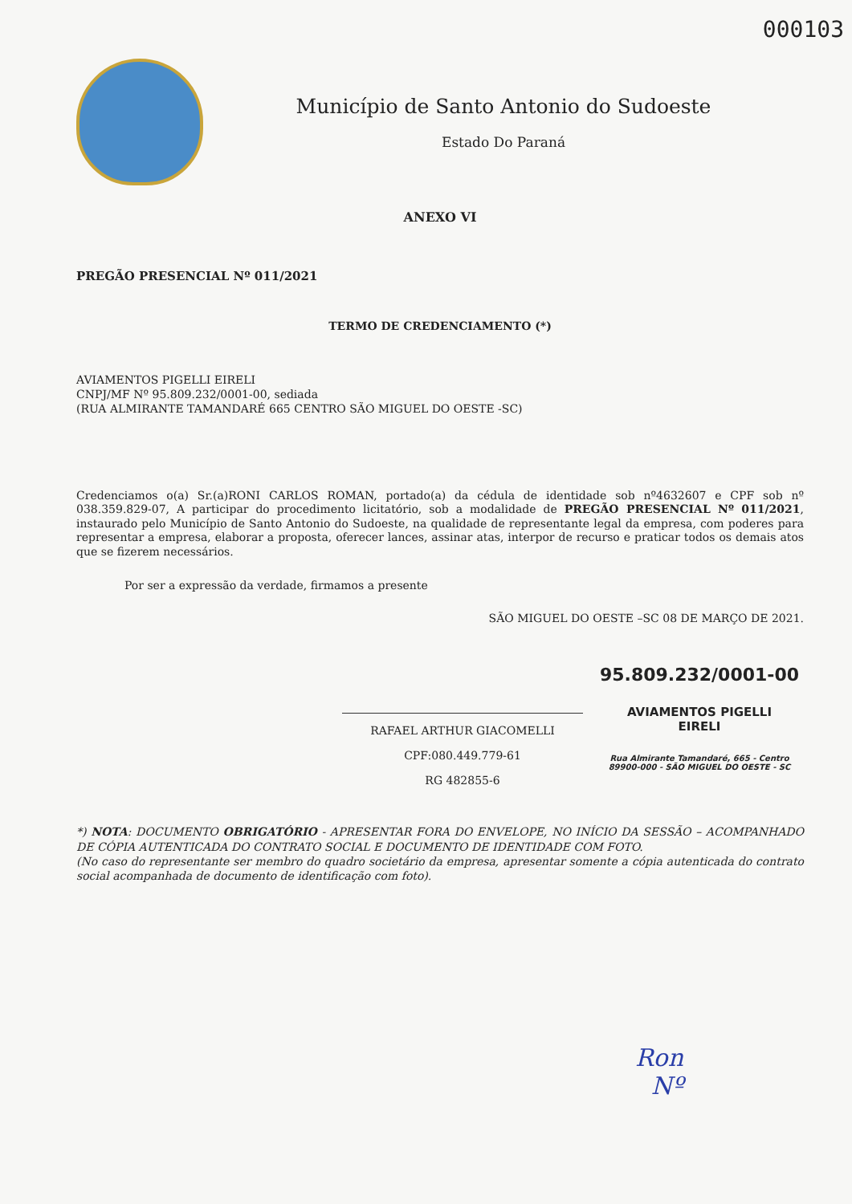000103
Município de Santo Antonio do Sudoeste
Estado Do Paraná
ANEXO VI
PREGÃO PRESENCIAL Nº 011/2021
TERMO DE CREDENCIAMENTO (*)
AVIAMENTOS PIGELLI EIRELI
CNPJ/MF Nº 95.809.232/0001-00, sediada
(RUA ALMIRANTE TAMANDARÉ 665 CENTRO SÃO MIGUEL DO OESTE -SC)
Credenciamos o(a) Sr.(a)RONI CARLOS ROMAN, portado(a) da cédula de identidade sob nº4632607 e CPF sob nº 038.359.829-07, A participar do procedimento licitatório, sob a modalidade de PREGÃO PRESENCIAL Nº 011/2021, instaurado pelo Município de Santo Antonio do Sudoeste, na qualidade de representante legal da empresa, com poderes para representar a empresa, elaborar a proposta, oferecer lances, assinar atas, interpor de recurso e praticar todos os demais atos que se fizerem necessários.
Por ser a expressão da verdade, firmamos a presente
SÃO MIGUEL DO OESTE –SC 08 DE MARÇO DE 2021.
RAFAEL ARTHUR GIACOMELLI
CPF:080.449.779-61
RG 482855-6
95.809.232/0001-00
AVIAMENTOS PIGELLI
EIRELI
Rua Almirante Tamandaré, 665 - Centro
89900-000 - SÃO MIGUEL DO OESTE - SC
*) NOTA: DOCUMENTO OBRIGATÓRIO - APRESENTAR FORA DO ENVELOPE, NO INÍCIO DA SESSÃO – ACOMPANHADO DE CÓPIA AUTENTICADA DO CONTRATO SOCIAL E DOCUMENTO DE IDENTIDADE COM FOTO.
(No caso do representante ser membro do quadro societário da empresa, apresentar somente a cópia autenticada do contrato social acompanhada de documento de identificação com foto).
Ron
Nº